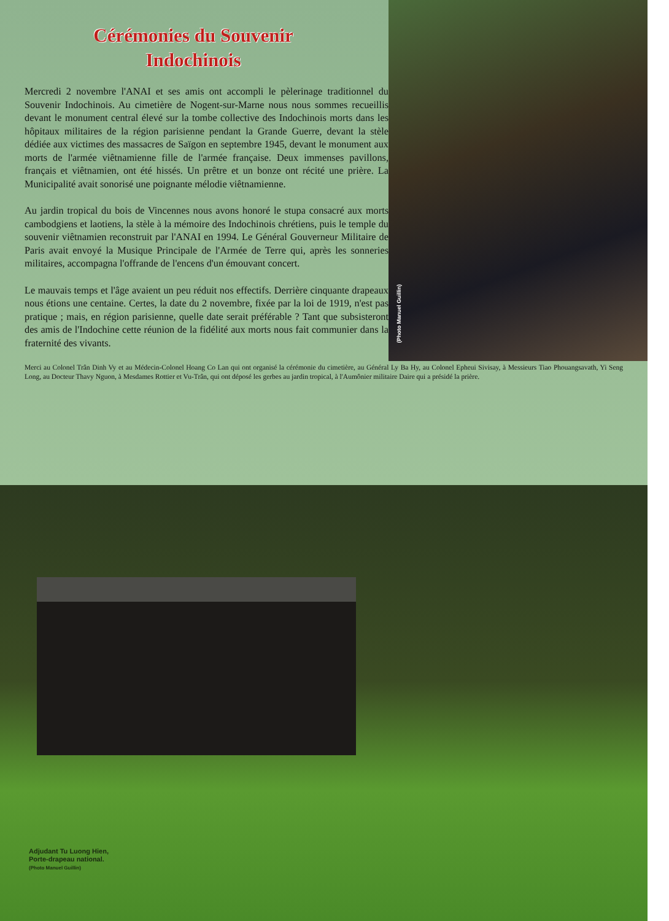(Photo Manuel Guillin)
Cérémonies du Souvenir
Indochinois
Mercredi 2 novembre l'ANAI et ses amis ont accompli le pèlerinage traditionnel du Souvenir Indochinois. Au cimetière de Nogent-sur-Marne nous nous sommes recueillis devant le monument central élevé sur la tombe collective des Indochinois morts dans les hôpitaux militaires de la région parisienne pendant la Grande Guerre, devant la stèle dédiée aux victimes des massacres de Saïgon en septembre 1945, devant le monument aux morts de l'armée viêtnamienne fille de l'armée française. Deux immenses pavillons, français et viêtnamien, ont été hissés. Un prêtre et un bonze ont récité une prière. La Municipalité avait sonorisé une poignante mélodie viêtnamienne.
Au jardin tropical du bois de Vincennes nous avons honoré le stupa consacré aux morts cambodgiens et laotiens, la stèle à la mémoire des Indochinois chrétiens, puis le temple du souvenir viêtnamien reconstruit par l'ANAI en 1994. Le Général Gouverneur Militaire de Paris avait envoyé la Musique Principale de l'Armée de Terre qui, après les sonneries militaires, accompagna l'offrande de l'encens d'un émouvant concert.
Le mauvais temps et l'âge avaient un peu réduit nos effectifs. Derrière cinquante drapeaux nous étions une centaine. Certes, la date du 2 novembre, fixée par la loi de 1919, n'est pas pratique ; mais, en région parisienne, quelle date serait préférable ? Tant que subsisteront des amis de l'Indochine cette réunion de la fidélité aux morts nous fait communier dans la fraternité des vivants.
Merci au Colonel Trân Dinh Vy et au Médecin-Colonel Hoang Co Lan qui ont organisé la cérémonie du cimetière, au Général Ly Ba Hy, au Colonel Epheui Sivisay, à Messieurs Tiao Phouangsavath, Yi Seng Long, au Docteur Thavy Nguon, à Mesdames Rottier et Vu-Trân, qui ont déposé les gerbes au jardin tropical, à l'Aumônier militaire Daire qui a présidé la prière.
Adjudant Tu Luong Hien,
Porte-drapeau national.
(Photo Manuel Guillin)